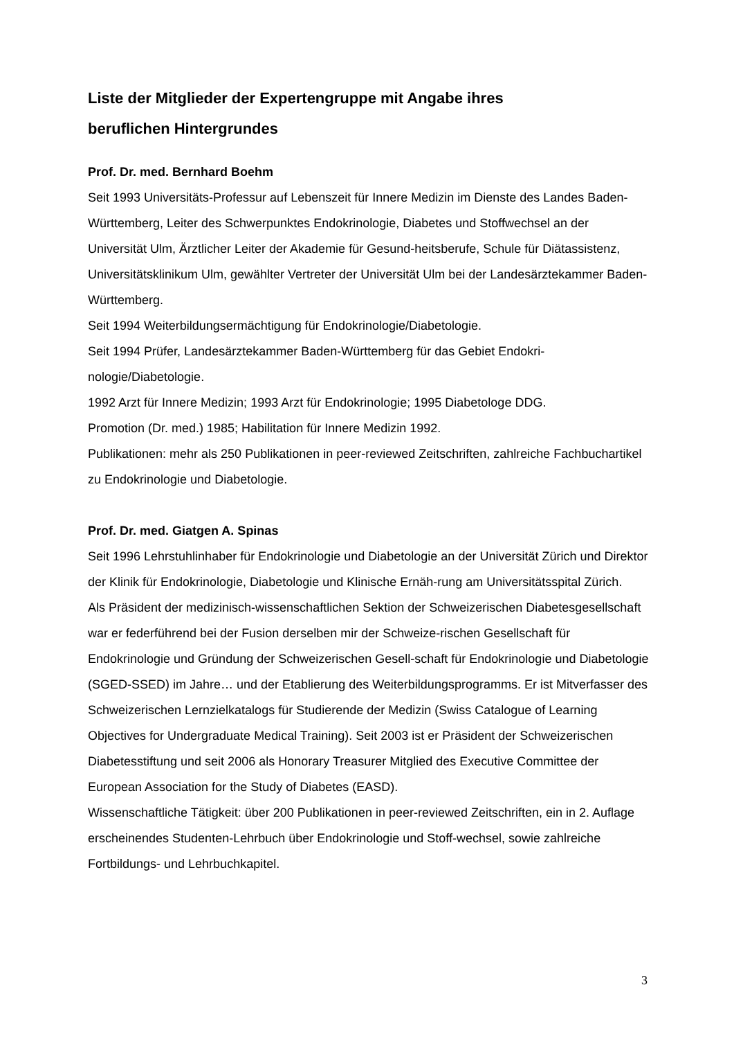Liste der Mitglieder der Expertengruppe mit Angabe ihres
beruflichen Hintergrundes
Prof. Dr. med. Bernhard Boehm
Seit 1993 Universitäts-Professur auf Lebenszeit für Innere Medizin im Dienste des Landes Baden-Württemberg, Leiter des Schwerpunktes Endokrinologie, Diabetes und Stoffwechsel an der Universität Ulm, Ärztlicher Leiter der Akademie für Gesund-heitsberufe, Schule für Diätassistenz, Universitätsklinikum Ulm, gewählter Vertreter der Universität Ulm bei der Landesärztekammer Baden-Württemberg.
Seit 1994 Weiterbildungsermächtigung für Endokrinologie/Diabetologie.
Seit 1994 Prüfer, Landesärztekammer Baden-Württemberg für das Gebiet Endokri-nologie/Diabetologie.
1992 Arzt für Innere Medizin; 1993 Arzt für Endokrinologie; 1995 Diabetologe DDG.
Promotion (Dr. med.) 1985; Habilitation für Innere Medizin 1992.
Publikationen: mehr als 250 Publikationen in peer-reviewed Zeitschriften, zahlreiche Fachbuchartikel zu Endokrinologie und Diabetologie.
Prof. Dr. med. Giatgen A. Spinas
Seit 1996 Lehrstuhlinhaber für Endokrinologie und Diabetologie an der Universität Zürich und Direktor der Klinik für Endokrinologie, Diabetologie und Klinische Ernäh-rung am Universitätsspital Zürich.
Als Präsident der medizinisch-wissenschaftlichen Sektion der Schweizerischen Diabetesgesellschaft war er federführend bei der Fusion derselben mir der Schweize-rischen Gesellschaft für Endokrinologie und Gründung der Schweizerischen Gesell-schaft für Endokrinologie und Diabetologie (SGED-SSED) im Jahre… und der Etablierung des Weiterbildungsprogramms. Er ist Mitverfasser des Schweizerischen Lernzielkatalogs für Studierende der Medizin (Swiss Catalogue of Learning Objectives for Undergraduate Medical Training). Seit 2003 ist er Präsident der Schweizerischen Diabetesstiftung und seit 2006 als Honorary Treasurer Mitglied des Executive Committee der European Association for the Study of Diabetes (EASD).
Wissenschaftliche Tätigkeit: über 200 Publikationen in peer-reviewed Zeitschriften, ein in 2. Auflage erscheinendes Studenten-Lehrbuch über Endokrinologie und Stoff-wechsel, sowie zahlreiche Fortbildungs- und Lehrbuchkapitel.
3